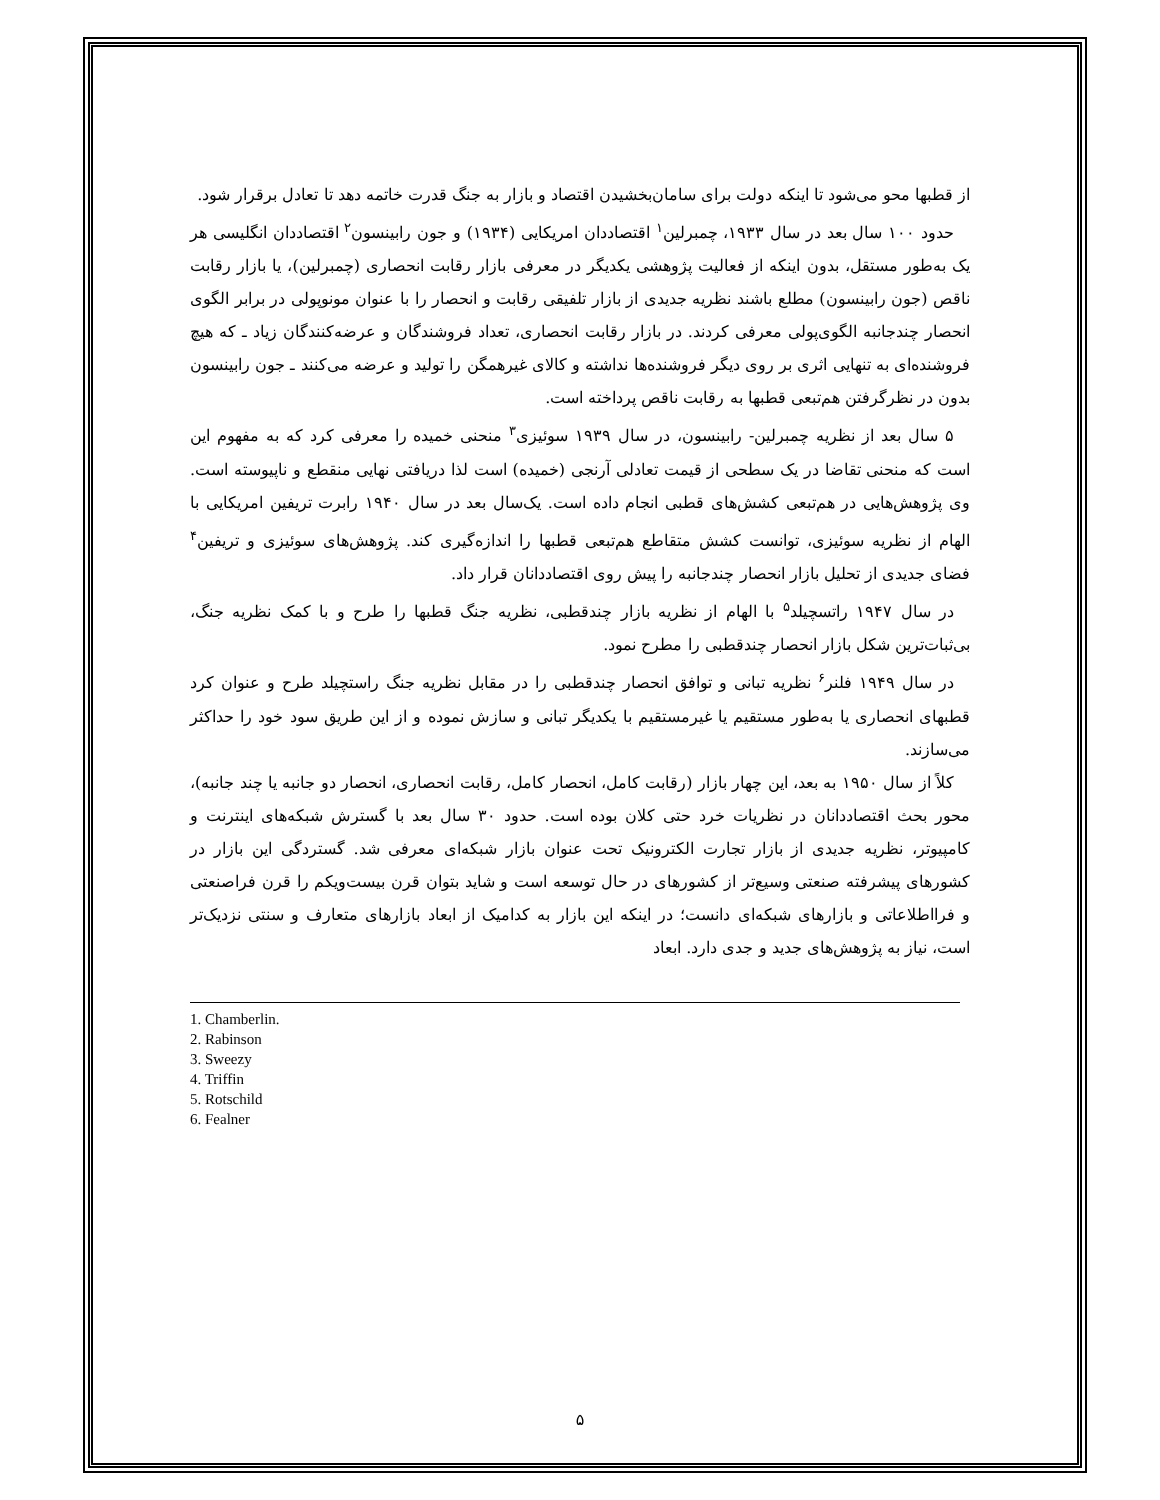از قطبها محو می‌شود تا اینکه دولت برای سامان‌بخشیدن اقتصاد و بازار به جنگ قدرت خاتمه دهد تا تعادل برقرار شود.
حدود ۱۰۰ سال بعد در سال ۱۹۳۳، چمبرلین<sup>۱</sup> اقتصاددان امریکایی (۱۹۳۴) و جون رابینسون<sup>۲</sup> اقتصاددان انگلیسی هر یک به‌طور مستقل، بدون اینکه از فعالیت پژوهشی یکدیگر در معرفی بازار رقابت انحصاری (چمبرلین)، یا بازار رقابت ناقص (جون رابینسون) مطلع باشند نظریه جدیدی از بازار تلفیقی رقابت و انحصار را با عنوان مونوپولی در برابر الگوی انحصار چندجانبه الگوی‌پولی معرفی کردند. در بازار رقابت انحصاری، تعداد فروشندگان و عرضه‌کنندگان زیاد ـ که هیچ فروشنده‌ای به تنهایی اثری بر روی دیگر فروشنده‌ها نداشته و کالای غیرهمگن را تولید و عرضه می‌کنند ـ جون رابینسون بدون در نظرگرفتن هم‌تبعی قطبها به رقابت ناقص پرداخته است.
۵ سال بعد از نظریه چمبرلین- رابینسون، در سال ۱۹۳۹ سوئیزی<sup>۳</sup> منحنی خمیده را معرفی کرد که به مفهوم این است که منحنی تقاضا در یک سطحی از قیمت تعادلی آرنجی (خمیده) است لذا دریافتی نهایی منقطع و ناپیوسته است. وی پژوهش‌هایی در هم‌تبعی کشش‌های قطبی انجام داده است. یک‌سال بعد در سال ۱۹۴۰ رابرت تریفین امریکایی با الهام از نظریه سوئیزی، توانست کشش متقاطع هم‌تبعی قطبها را اندازه‌گیری کند. پژوهش‌های سوئیزی و تریفین<sup>۴</sup> فضای جدیدی از تحلیل بازار انحصار چندجانبه را پیش روی اقتصاددانان قرار داد.
در سال ۱۹۴۷ راتسچیلد<sup>۵</sup> با الهام از نظریه بازار چندقطبی، نظریه جنگ قطبها را طرح و با کمک نظریه جنگ، بی‌ثبات‌ترین شکل بازار انحصار چندقطبی را مطرح نمود.
در سال ۱۹۴۹ فلنر<sup>۶</sup> نظریه تبانی و توافق انحصار چندقطبی را در مقابل نظریه جنگ راستچیلد طرح و عنوان کرد قطبهای انحصاری یا به‌طور مستقیم یا غیرمستقیم با یکدیگر تبانی و سازش نموده و از این طریق سود خود را حداکثر می‌سازند.
کلاً از سال ۱۹۵۰ به بعد، این چهار بازار (رقابت کامل، انحصار کامل، رقابت انحصاری، انحصار دو جانبه یا چند جانبه)، محور بحث اقتصاددانان در نظریات خرد حتی کلان بوده است. حدود ۳۰ سال بعد با گسترش شبکه‌های اینترنت و کامپیوتر، نظریه جدیدی از بازار تجارت الکترونیک تحت عنوان بازار شبکه‌ای معرفی شد. گستردگی این بازار در کشورهای پیشرفته صنعتی وسیع‌تر از کشورهای در حال توسعه است و شاید بتوان قرن بیست‌ویکم را قرن فراصنعتی و فرااطلاعاتی و بازارهای شبکه‌ای دانست؛ در اینکه این بازار به کدامیک از ابعاد بازارهای متعارف و سنتی نزدیک‌تر است، نیاز به پژوهش‌های جدید و جدی دارد. ابعاد
1. Chamberlin.
2. Rabinson
3. Sweezy
4. Triffin
5. Rotschild
6. Fealner
۵